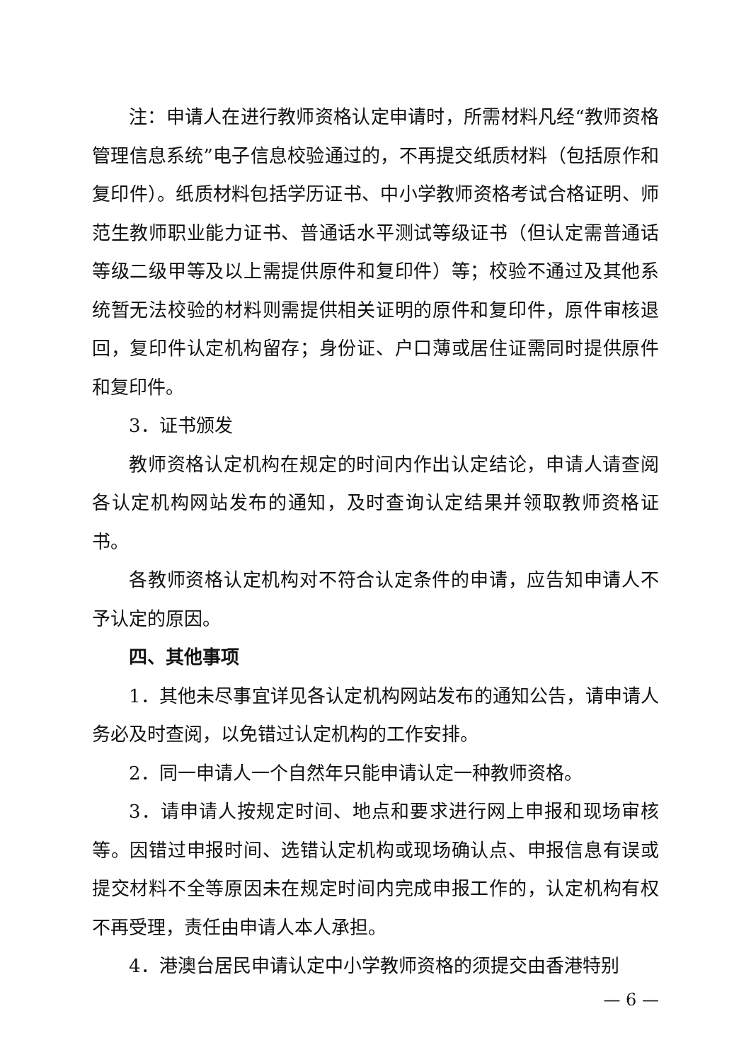注：申请人在进行教师资格认定申请时，所需材料凡经“教师资格管理信息系统”电子信息校验通过的，不再提交纸质材料（包括原作和复印件）。纸质材料包括学历证书、中小学教师资格考试合格证明、师范生教师职业能力证书、普通话水平测试等级证书（但认定需普通话等级二级甲等及以上需提供原件和复印件）等；校验不通过及其他系统暂无法校验的材料则需提供相关证明的原件和复印件，原件审核退回，复印件认定机构留存；身份证、户口薄或居住证需同时提供原件和复印件。
3．证书颁发
教师资格认定机构在规定的时间内作出认定结论，申请人请查阅各认定机构网站发布的通知，及时查询认定结果并领取教师资格证书。
各教师资格认定机构对不符合认定条件的申请，应告知申请人不予认定的原因。
四、其他事项
1．其他未尽事宜详见各认定机构网站发布的通知公告，请申请人务必及时查阅，以免错过认定机构的工作安排。
2．同一申请人一个自然年只能申请认定一种教师资格。
3．请申请人按规定时间、地点和要求进行网上申报和现场审核等。因错过申报时间、选错认定机构或现场确认点、申报信息有误或提交材料不全等原因未在规定时间内完成申报工作的，认定机构有权不再受理，责任由申请人本人承担。
4．港澳台居民申请认定中小学教师资格的须提交由香港特别
— 6 —